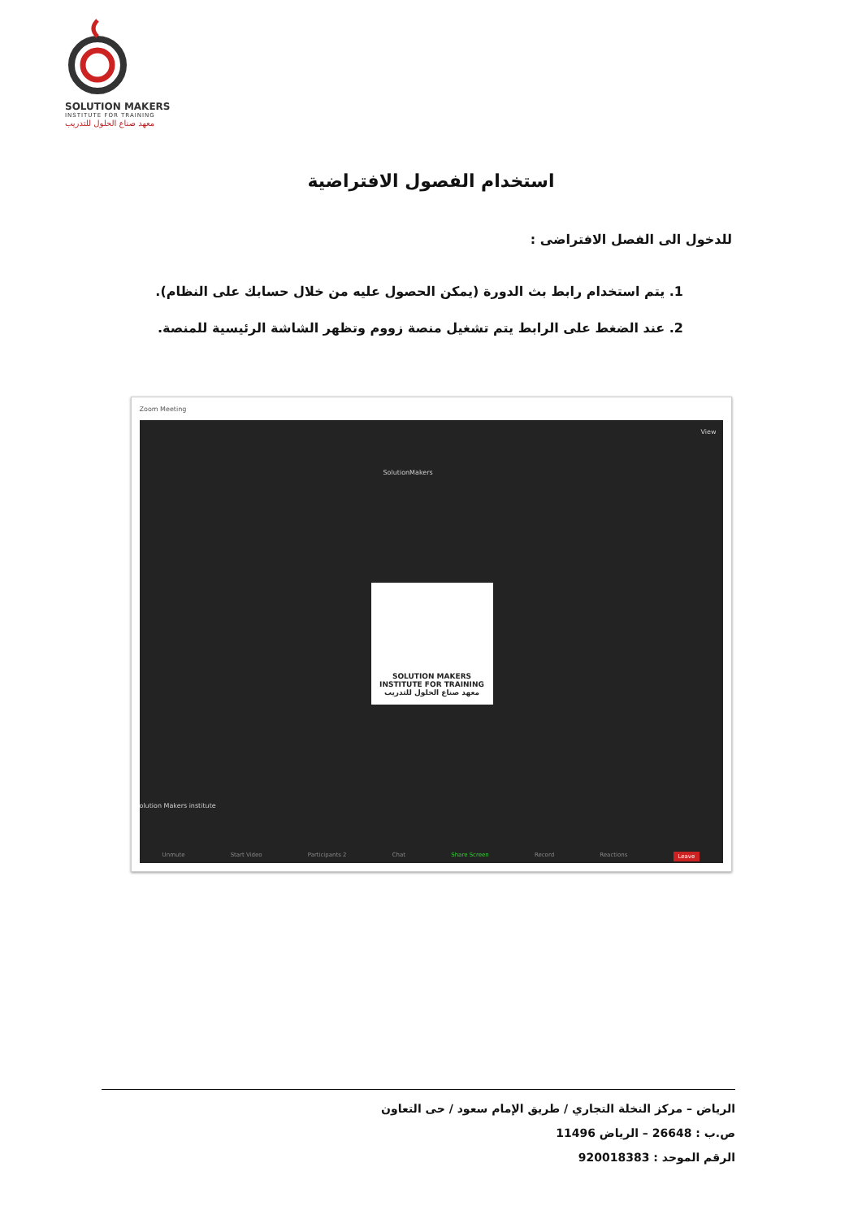SOLUTION MAKERS
INSTITUTE FOR TRAINING
معهد صناع الحلول للتدريب
استخدام الفصول الافتراضية
للدخول الى الفصل الافتراضى :
1. يتم استخدام رابط بث الدورة (يمكن الحصول عليه من خلال حسابك على النظام).
2. عند الضغط على الرابط يتم تشغيل منصة زووم وتظهر الشاشة الرئيسية للمنصة.
Zoom Meeting
View
SolutionMakers
SOLUTION MAKERS
INSTITUTE FOR TRAINING
معهد صناع الحلول للتدريب
olution Makers institute
Unmute Start Video Participants 2 Chat Share Screen Record Reactions Leave
الرياض – مركز النخلة التجاري / طريق الإمام سعود / حى التعاون
ص.ب : 26648 – الرياض 11496
الرقم الموحد : 920018383